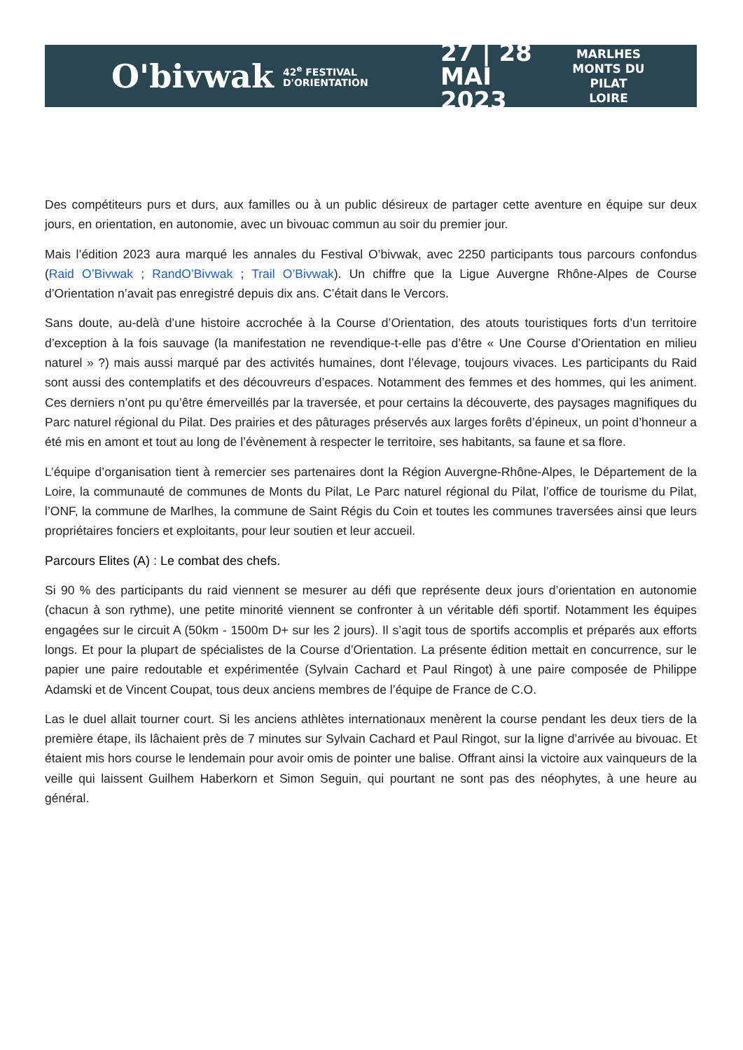O'bivwak
42<sup>e</sup> FESTIVAL D'ORIENTATION
27 | 28
MAI 2023
MARLHES
MONTS DU PILAT
LOIRE
Des compétiteurs purs et durs, aux familles ou à un public désireux de partager cette aventure en équipe sur deux jours, en orientation, en autonomie, avec un bivouac commun au soir du premier jour.
Mais l’édition 2023 aura marqué les annales du Festival O’bivwak, avec 2250 participants tous parcours confondus (Raid O’Bivwak ; RandO’Bivwak ; Trail O’Bivwak). Un chiffre que la Ligue Auvergne Rhône-Alpes de Course d’Orientation n’avait pas enregistré depuis dix ans. C’était dans le Vercors.
Sans doute, au-delà d’une histoire accrochée à la Course d’Orientation, des atouts touristiques forts d’un territoire d’exception à la fois sauvage (la manifestation ne revendique-t-elle pas d’être « Une Course d’Orientation en milieu naturel » ?) mais aussi marqué par des activités humaines, dont l’élevage, toujours vivaces. Les participants du Raid sont aussi des contemplatifs et des découvreurs d’espaces. Notamment des femmes et des hommes, qui les animent. Ces derniers n’ont pu qu’être émerveillés par la traversée, et pour certains la découverte, des paysages magnifiques du Parc naturel régional du Pilat. Des prairies et des pâturages préservés aux larges forêts d’épineux, un point d’honneur a été mis en amont et tout au long de l’évènement à respecter le territoire, ses habitants, sa faune et sa flore.
L’équipe d’organisation tient à remercier ses partenaires dont la Région Auvergne-Rhône-Alpes, le Département de la Loire, la communauté de communes de Monts du Pilat, Le Parc naturel régional du Pilat, l’office de tourisme du Pilat, l’ONF, la commune de Marlhes, la commune de Saint Régis du Coin et toutes les communes traversées ainsi que leurs propriétaires fonciers et exploitants, pour leur soutien et leur accueil.
Parcours Elites (A) : Le combat des chefs.
Si 90 % des participants du raid viennent se mesurer au défi que représente deux jours d’orientation en autonomie (chacun à son rythme), une petite minorité viennent se confronter à un véritable défi sportif. Notamment les équipes engagées sur le circuit A (50km - 1500m D+ sur les 2 jours). Il s’agit tous de sportifs accomplis et préparés aux efforts longs. Et pour la plupart de spécialistes de la Course d’Orientation. La présente édition mettait en concurrence, sur le papier une paire redoutable et expérimentée (Sylvain Cachard et Paul Ringot) à une paire composée de Philippe Adamski et de Vincent Coupat, tous deux anciens membres de l’équipe de France de C.O.
Las le duel allait tourner court. Si les anciens athlètes internationaux menèrent la course pendant les deux tiers de la première étape, ils lâchaient près de 7 minutes sur Sylvain Cachard et Paul Ringot, sur la ligne d’arrivée au bivouac. Et étaient mis hors course le lendemain pour avoir omis de pointer une balise. Offrant ainsi la victoire aux vainqueurs de la veille qui laissent Guilhem Haberkorn et Simon Seguin, qui pourtant ne sont pas des néophytes, à une heure au général.